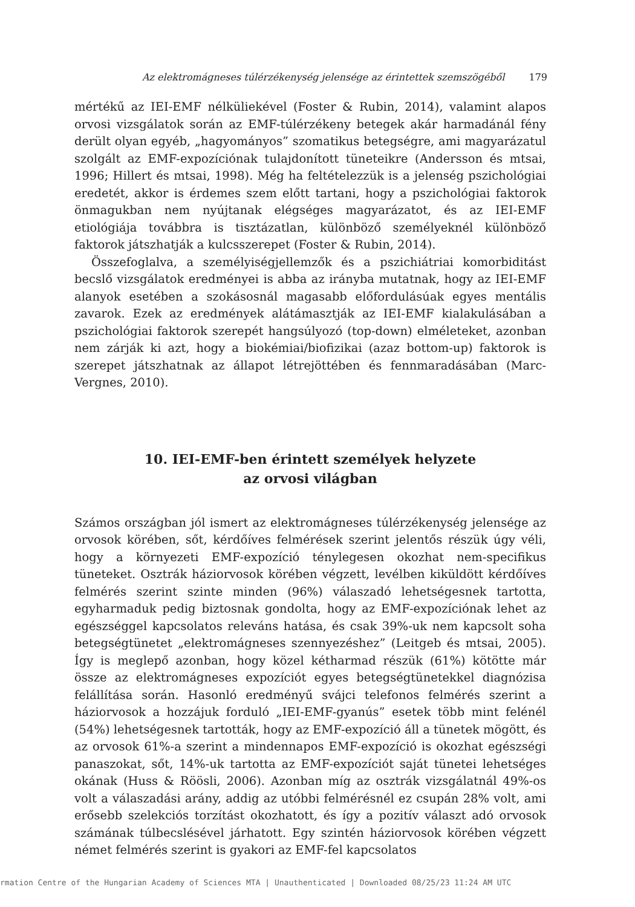Az elektromágneses túlérzékenység jelensége az érintettek szemszögéből 179
mértékű az IEI-EMF nélküliekével (Foster & Rubin, 2014), valamint alapos orvosi vizsgálatok során az EMF-túlérzékeny betegek akár harmadánál fény derült olyan egyéb, „hagyományos” szomatikus betegségre, ami magyarázatul szolgált az EMF-expozíciónak tulajdonított tüneteikre (Andersson és mtsai, 1996; Hillert és mtsai, 1998). Még ha feltételezzük is a jelenség pszichológiai eredetét, akkor is érdemes szem előtt tartani, hogy a pszichológiai faktorok önmagukban nem nyújtanak elégséges magyarázatot, és az IEI-EMF etiológiája továbbra is tisztázatlan, különböző személyeknél különböző faktorok játszhatják a kulcsszerepet (Foster & Rubin, 2014).
Összefoglalva, a személyiségjellemzők és a pszichiátriai komorbiditást becslő vizsgálatok eredményei is abba az irányba mutatnak, hogy az IEI-EMF alanyok esetében a szokásosnál magasabb előfordulásúak egyes mentális zavarok. Ezek az eredmények alátámasztják az IEI-EMF kialakulásában a pszichológiai faktorok szerepét hangsúlyozó (top-down) elméleteket, azonban nem zárják ki azt, hogy a biokémiai/biofizikai (azaz bottom-up) faktorok is szerepet játszhatnak az állapot létrejöttében és fennmaradásában (Marc-Vergnes, 2010).
10. IEI-EMF-ben érintett személyek helyzete
az orvosi világban
Számos országban jól ismert az elektromágneses túlérzékenység jelensége az orvosok körében, sőt, kérdőíves felmérések szerint jelentős részük úgy véli, hogy a környezeti EMF-expozíció ténylegesen okozhat nem-specifikus tüneteket. Osztrák háziorvosok körében végzett, levélben kiküldött kérdőíves felmérés szerint szinte minden (96%) válaszadó lehetségesnek tartotta, egyharmaduk pedig biztosnak gondolta, hogy az EMF-expozíciónak lehet az egészséggel kapcsolatos releváns hatása, és csak 39%-uk nem kapcsolt soha betegségtünetet „elektromágneses szennyezéshez” (Leitgeb és mtsai, 2005). Így is meglepő azonban, hogy közel kétharmad részük (61%) kötötte már össze az elektromágneses expozíciót egyes betegségtünetekkel diagnózisa felállítása során. Hasonló eredményű svájci telefonos felmérés szerint a háziorvosok a hozzájuk forduló „IEI-EMF-gyanús” esetek több mint felénél (54%) lehetségesnek tartották, hogy az EMF-expozíció áll a tünetek mögött, és az orvosok 61%-a szerint a mindennapos EMF-expozíció is okozhat egészségi panaszokat, sőt, 14%-uk tartotta az EMF-expozíciót saját tünetei lehetséges okának (Huss & Röösli, 2006). Azonban míg az osztrák vizsgálatnál 49%-os volt a válaszadási arány, addig az utóbbi felmérésnél ez csupán 28% volt, ami erősebb szelekciós torzítást okozhatott, és így a pozitív választ adó orvosok számának túlbecslésével járhatott. Egy szintén háziorvosok körében végzett német felmérés szerint is gyakori az EMF-fel kapcsolatos
rmation Centre of the Hungarian Academy of Sciences MTA | Unauthenticated | Downloaded 08/25/23 11:24 AM UTC